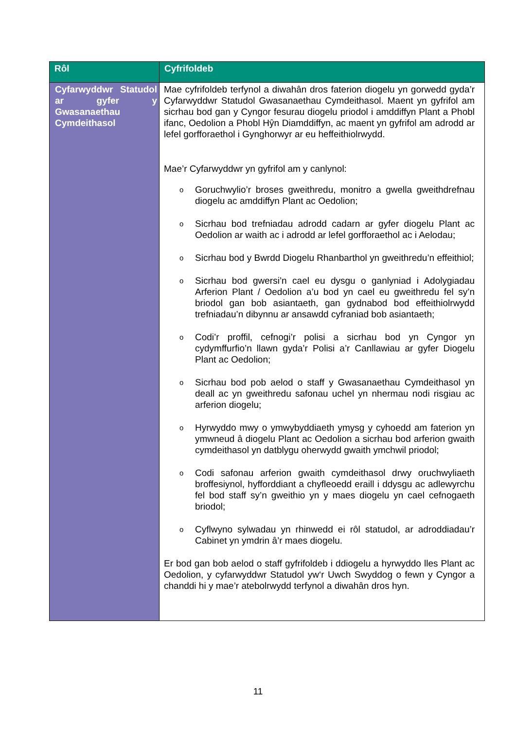| Rôl | Cyfrifoldeb |
| --- | --- |
| Cyfarwyddwr Statudol ar gyfer y Gwasanaethau Cymdeithasol | Mae cyfrifoldeb terfynol a diwahân dros faterion diogelu yn gorwedd gyda’r Cyfarwyddwr Statudol Gwasanaethau Cymdeithasol. Maent yn gyfrifol am sicrhau bod gan y Cyngor fesurau diogelu priodol i amddiffyn Plant a Phobl ifanc, Oedolion a Phobl Hŷn Diamddiffyn, ac maent yn gyfrifol am adrodd ar lefel gorfforaethol i Gynghorwyr ar eu heffeithiolrwydd. Mae’r Cyfarwyddwr yn gyfrifol am y canlynol: o Goruchwylio’r broses gweithredu, monitro a gwella gweithdrefnau diogelu ac amddiffyn Plant ac Oedolion; o Sicrhau bod trefniadau adrodd cadarn ar gyfer diogelu Plant ac Oedolion ar waith ac i adrodd ar lefel gorfforaethol ac i Aelodau; o Sicrhau bod y Bwrdd Diogelu Rhanbarthol yn gweithredu’n effeithiol; o Sicrhau bod gwersi’n cael eu dysgu o ganlyniad i Adolygiadau Arferion Plant / Oedolion a’u bod yn cael eu gweithredu fel sy’n briodol gan bob asiantaeth, gan gydnabod bod effeithiolrwydd trefniadau’n dibynnu ar ansawdd cyfraniad bob asiantaeth; o Codi’r proffil, cefnogi’r polisi a sicrhau bod yn Cyngor yn cydymffurfio’n llawn gyda’r Polisi a’r Canllawiau ar gyfer Diogelu Plant ac Oedolion; o Sicrhau bod pob aelod o staff y Gwasanaethau Cymdeithasol yn deall ac yn gweithredu safonau uchel yn nhermau nodi risgiau ac arferion diogelu; o Hyrwyddo mwy o ymwybyddiaeth ymysg y cyhoedd am faterion yn ymwneud â diogelu Plant ac Oedolion a sicrhau bod arferion gwaith cymdeithasol yn datblygu oherwydd gwaith ymchwil priodol; o Codi safonau arferion gwaith cymdeithasol drwy oruchwyliaeth broffesiynol, hyfforddiant a chyfleoedd eraill i ddysgu ac adlewyrchu fel bod staff sy’n gweithio yn y maes diogelu yn cael cefnogaeth briodol; o Cyflwyno sylwadau yn rhinwedd ei rôl statudol, ar adroddiadau’r Cabinet yn ymdrin â’r maes diogelu. Er bod gan bob aelod o staff gyfrifoldeb i ddiogelu a hyrwyddo lles Plant ac Oedolion, y cyfarwyddwr Statudol yw‘r Uwch Swyddog o fewn y Cyngor a chanddi hi y mae’r atebolrwydd terfynol a diwahân dros hyn. |
11